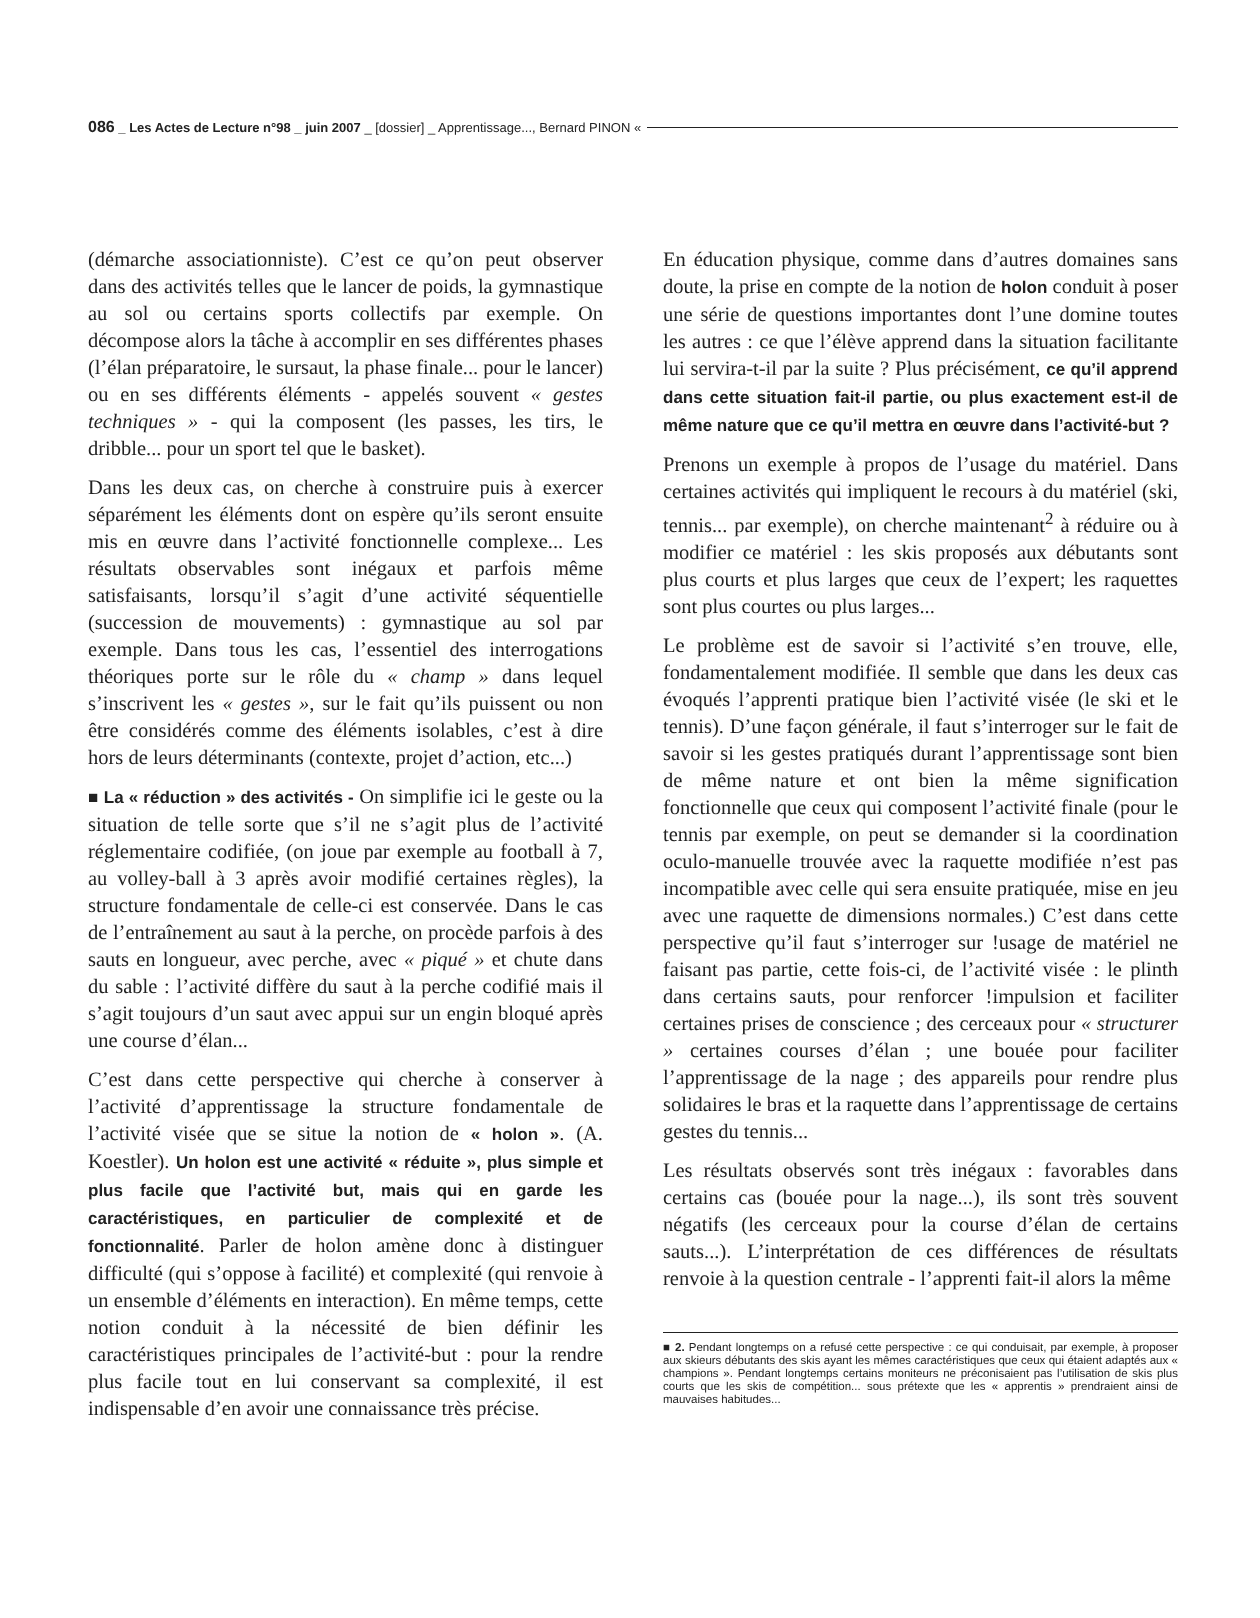086 _ Les Actes de Lecture n°98 _ juin 2007 _ [dossier] _ Apprentissage..., Bernard PINON «
(démarche associationniste). C’est ce qu’on peut observer dans des activités telles que le lancer de poids, la gymnastique au sol ou certains sports collectifs par exemple. On décompose alors la tâche à accomplir en ses différentes phases (l’élan préparatoire, le sursaut, la phase finale... pour le lancer) ou en ses différents éléments - appelés souvent « gestes techniques » - qui la composent (les passes, les tirs, le dribble... pour un sport tel que le basket).
Dans les deux cas, on cherche à construire puis à exercer séparément les éléments dont on espère qu’ils seront ensuite mis en œuvre dans l’activité fonctionnelle complexe... Les résultats observables sont inégaux et parfois même satisfaisants, lorsqu’il s’agit d’une activité séquentielle (succession de mouvements) : gymnastique au sol par exemple. Dans tous les cas, l’essentiel des interrogations théoriques porte sur le rôle du « champ » dans lequel s’inscrivent les « gestes », sur le fait qu’ils puissent ou non être considérés comme des éléments isolables, c’est à dire hors de leurs déterminants (contexte, projet d’action, etc...)
■ La « réduction » des activités - On simplifie ici le geste ou la situation de telle sorte que s’il ne s’agit plus de l’activité réglementaire codifiée, (on joue par exemple au football à 7, au volley-ball à 3 après avoir modifié certaines règles), la structure fondamentale de celle-ci est conservée. Dans le cas de l’entraînement au saut à la perche, on procède parfois à des sauts en longueur, avec perche, avec « piqué » et chute dans du sable : l’activité diffère du saut à la perche codifié mais il s’agit toujours d’un saut avec appui sur un engin bloqué après une course d’élan...
C’est dans cette perspective qui cherche à conserver à l’activité d’apprentissage la structure fondamentale de l’activité visée que se situe la notion de « holon ». (A. Koestler). Un holon est une activité « réduite », plus simple et plus facile que l’activité but, mais qui en garde les caractéristiques, en particulier de complexité et de fonctionnalité. Parler de holon amène donc à distinguer difficulté (qui s’oppose à facilité) et complexité (qui renvoie à un ensemble d’éléments en interaction). En même temps, cette notion conduit à la nécessité de bien définir les caractéristiques principales de l’activité-but : pour la rendre plus facile tout en lui conservant sa complexité, il est indispensable d’en avoir une connaissance très précise.
En éducation physique, comme dans d’autres domaines sans doute, la prise en compte de la notion de holon conduit à poser une série de questions importantes dont l’une domine toutes les autres : ce que l’élève apprend dans la situation facilitante lui servira-t-il par la suite ? Plus précisément, ce qu’il apprend dans cette situation fait-il partie, ou plus exactement est-il de même nature que ce qu’il mettra en œuvre dans l’activité-but ?
Prenons un exemple à propos de l’usage du matériel. Dans certaines activités qui impliquent le recours à du matériel (ski, tennis... par exemple), on cherche maintenant<sup>2</sup> à réduire ou à modifier ce matériel : les skis proposés aux débutants sont plus courts et plus larges que ceux de l’expert; les raquettes sont plus courtes ou plus larges...
Le problème est de savoir si l’activité s’en trouve, elle, fondamentalement modifiée. Il semble que dans les deux cas évoqués l’apprenti pratique bien l’activité visée (le ski et le tennis). D’une façon générale, il faut s’interroger sur le fait de savoir si les gestes pratiqués durant l’apprentissage sont bien de même nature et ont bien la même signification fonctionnelle que ceux qui composent l’activité finale (pour le tennis par exemple, on peut se demander si la coordination oculo-manuelle trouvée avec la raquette modifiée n’est pas incompatible avec celle qui sera ensuite pratiquée, mise en jeu avec une raquette de dimensions normales.) C’est dans cette perspective qu’il faut s’interroger sur !usage de matériel ne faisant pas partie, cette fois-ci, de l’activité visée : le plinth dans certains sauts, pour renforcer !impulsion et faciliter certaines prises de conscience ; des cerceaux pour « structurer » certaines courses d’élan ; une bouée pour faciliter l’apprentissage de la nage ; des appareils pour rendre plus solidaires le bras et la raquette dans l’apprentissage de certains gestes du tennis...
Les résultats observés sont très inégaux : favorables dans certains cas (bouée pour la nage...), ils sont très souvent négatifs (les cerceaux pour la course d’élan de certains sauts...). L’interprétation de ces différences de résultats renvoie à la question centrale - l’apprenti fait-il alors la même
■ 2. Pendant longtemps on a refusé cette perspective : ce qui conduisait, par exemple, à proposer aux skieurs débutants des skis ayant les mêmes caractéristiques que ceux qui étaient adaptés aux « champions ». Pendant longtemps certains moniteurs ne préconisaient pas l’utilisation de skis plus courts que les skis de compétition... sous prétexte que les « apprentis » prendraient ainsi de mauvaises habitudes...